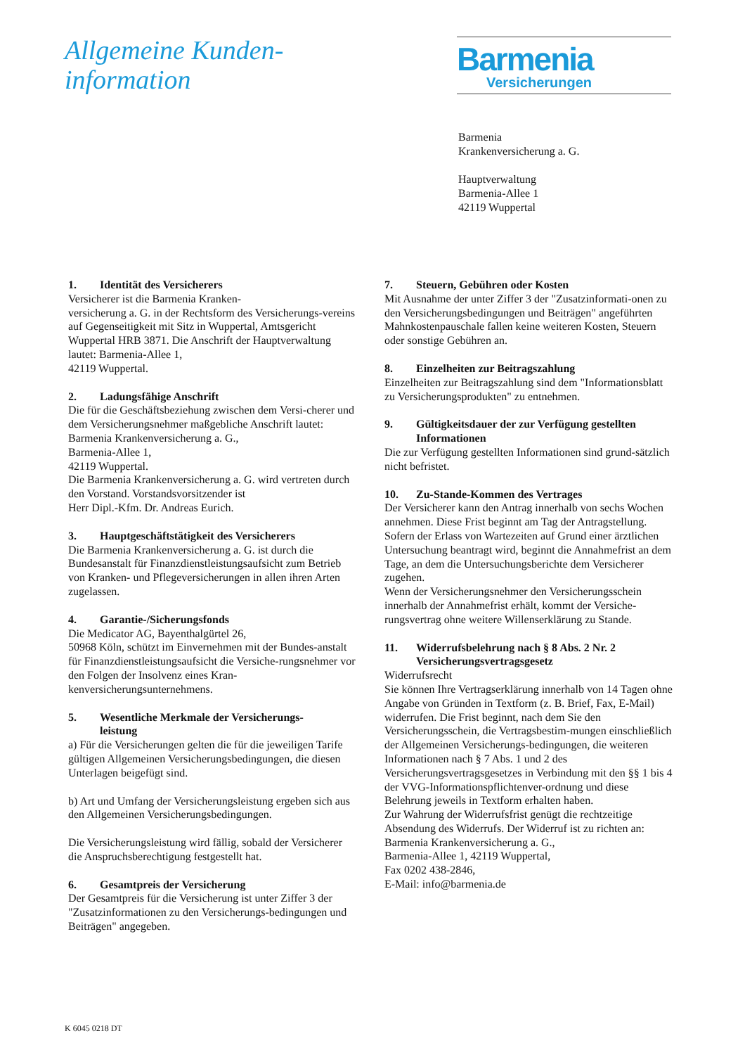Allgemeine Kunden-
information
Barmenia
Versicherungen
Barmenia
Krankenversicherung a. G.
Hauptverwaltung
Barmenia-Allee 1
42119 Wuppertal
1. Identität des Versicherers
Versicherer ist die Barmenia Kranken-
versicherung a. G. in der Rechtsform des Versicherungs-vereins auf Gegenseitigkeit mit Sitz in Wuppertal, Amtsgericht Wuppertal HRB 3871. Die Anschrift der Hauptverwaltung lautet: Barmenia-Allee 1,
42119 Wuppertal.
2. Ladungsfähige Anschrift
Die für die Geschäftsbeziehung zwischen dem Versi-cherer und dem Versicherungsnehmer maßgebliche Anschrift lautet:
Barmenia Krankenversicherung a. G.,
Barmenia-Allee 1,
42119 Wuppertal.
Die Barmenia Krankenversicherung a. G. wird vertreten durch den Vorstand. Vorstandsvorsitzender ist
Herr Dipl.-Kfm. Dr. Andreas Eurich.
3. Hauptgeschäftstätigkeit des Versicherers
Die Barmenia Krankenversicherung a. G. ist durch die Bundesanstalt für Finanzdienstleistungsaufsicht zum Betrieb von Kranken- und Pflegeversicherungen in allen ihren Arten zugelassen.
4. Garantie-/Sicherungsfonds
Die Medicator AG, Bayenthalgürtel 26,
50968 Köln, schützt im Einvernehmen mit der Bundes-anstalt für Finanzdienstleistungsaufsicht die Versiche-rungsnehmer vor den Folgen der Insolvenz eines Kran-kenversicherungsunternehmens.
5. Wesentliche Merkmale der Versicherungs-
leistung
a) Für die Versicherungen gelten die für die jeweiligen Tarife gültigen Allgemeinen Versicherungsbedingungen, die diesen Unterlagen beigefügt sind.
b) Art und Umfang der Versicherungsleistung ergeben sich aus den Allgemeinen Versicherungsbedingungen.
Die Versicherungsleistung wird fällig, sobald der Versicherer die Anspruchsberechtigung festgestellt hat.
6. Gesamtpreis der Versicherung
Der Gesamtpreis für die Versicherung ist unter Ziffer 3 der "Zusatzinformationen zu den Versicherungs-bedingungen und Beiträgen" angegeben.
7. Steuern, Gebühren oder Kosten
Mit Ausnahme der unter Ziffer 3 der "Zusatzinformati-onen zu den Versicherungsbedingungen und Beiträgen" angeführten Mahnkostenpauschale fallen keine weiteren Kosten, Steuern oder sonstige Gebühren an.
8. Einzelheiten zur Beitragszahlung
Einzelheiten zur Beitragszahlung sind dem "Informationsblatt zu Versicherungsprodukten" zu entnehmen.
9. Gültigkeitsdauer der zur Verfügung gestellten Informationen
Die zur Verfügung gestellten Informationen sind grund-sätzlich nicht befristet.
10. Zu-Stande-Kommen des Vertrages
Der Versicherer kann den Antrag innerhalb von sechs Wochen annehmen. Diese Frist beginnt am Tag der Antragstellung. Sofern der Erlass von Wartezeiten auf Grund einer ärztlichen Untersuchung beantragt wird, beginnt die Annahmefrist an dem Tage, an dem die Untersuchungsberichte dem Versicherer zugehen.
Wenn der Versicherungsnehmer den Versicherungsschein innerhalb der Annahmefrist erhält, kommt der Versiche-rungsvertrag ohne weitere Willenserklärung zu Stande.
11. Widerrufsbelehrung nach § 8 Abs. 2 Nr. 2 Versicherungsvertragsgesetz
Widerrufsrecht
Sie können Ihre Vertragserklärung innerhalb von 14 Tagen ohne Angabe von Gründen in Textform (z. B. Brief, Fax, E-Mail) widerrufen. Die Frist beginnt, nach dem Sie den Versicherungsschein, die Vertragsbestim-mungen einschließlich der Allgemeinen Versicherungs-bedingungen, die weiteren Informationen nach § 7 Abs. 1 und 2 des Versicherungsvertragsgesetzes in Verbindung mit den §§ 1 bis 4 der VVG-Informationspflichtenver-ordnung und diese Belehrung jeweils in Textform erhalten haben.
Zur Wahrung der Widerrufsfrist genügt die rechtzeitige Absendung des Widerrufs. Der Widerruf ist zu richten an:
Barmenia Krankenversicherung a. G.,
Barmenia-Allee 1, 42119 Wuppertal,
Fax 0202 438-2846,
E-Mail: info@barmenia.de
K 6045 0218 DT